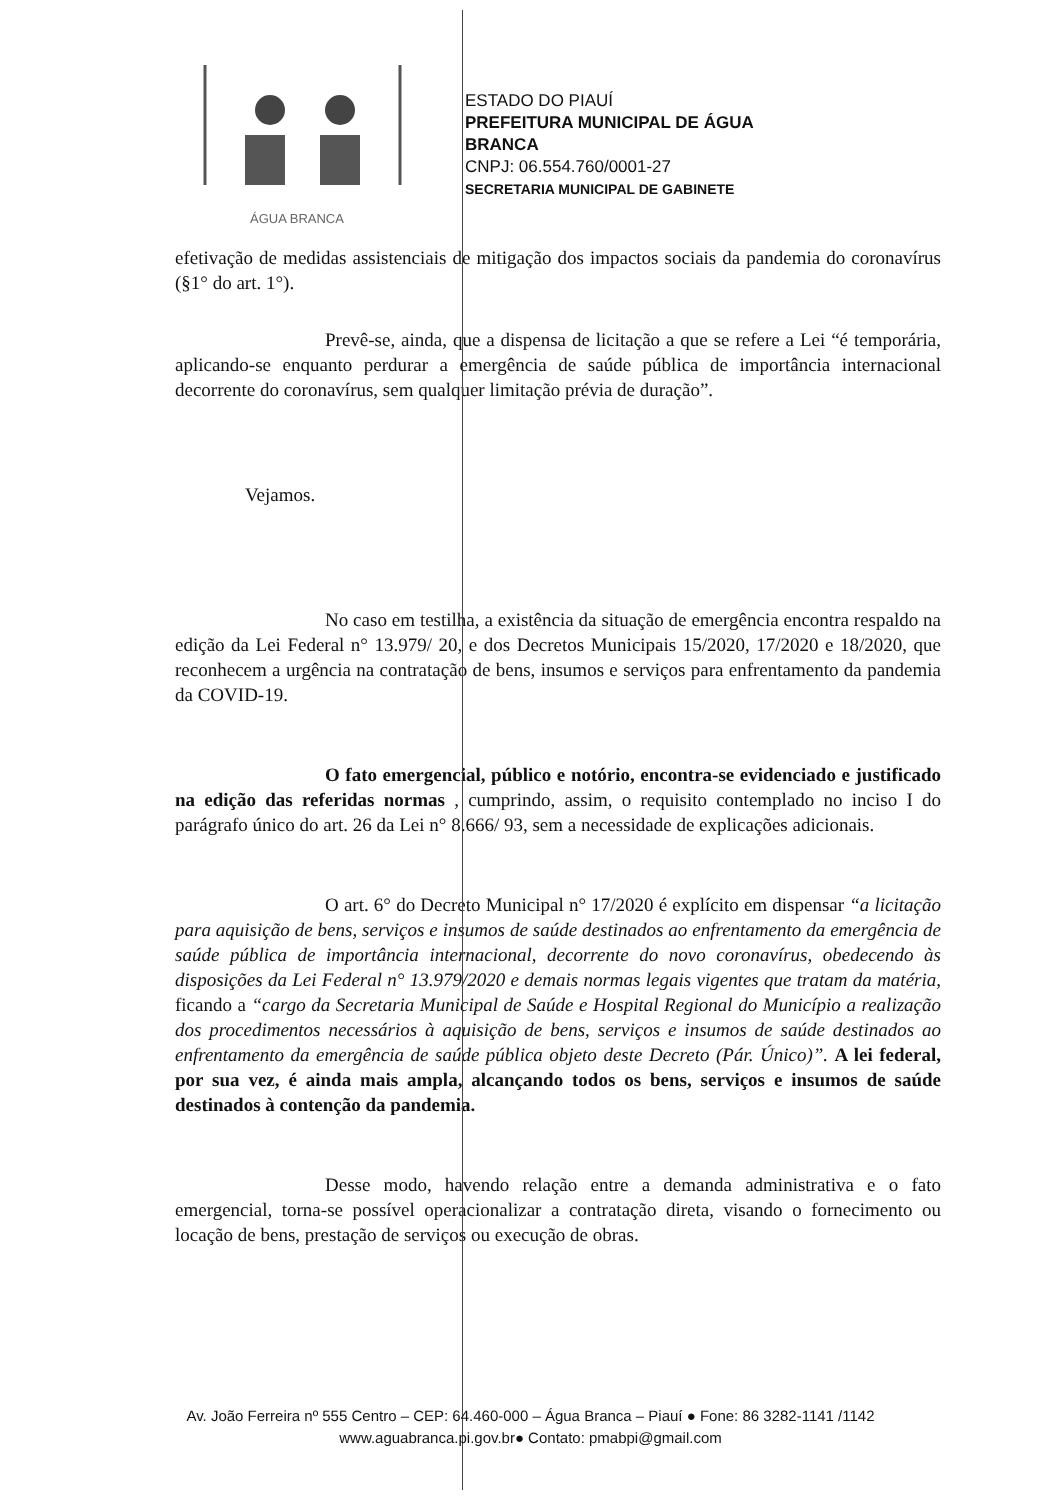ÁGUA BRANCA
ESTADO DO PIAUÍ
PREFEITURA MUNICIPAL DE ÁGUA
BRANCA
CNPJ: 06.554.760/0001-27
SECRETARIA MUNICIPAL DE GABINETE
efetivação de medidas assistenciais de mitigação dos impactos sociais da pandemia do coronavírus (§1° do art. 1°).
Prevê-se, ainda, que a dispensa de licitação a que se refere a Lei “é temporária, aplicando-se enquanto perdurar a emergência de saúde pública de importância internacional decorrente do coronavírus, sem qualquer limitação prévia de duração”.
Vejamos.
No caso em testilha, a existência da situação de emergência encontra respaldo na edição da Lei Federal n° 13.979/ 20, e dos Decretos Municipais 15/2020, 17/2020 e 18/2020, que reconhecem a urgência na contratação de bens, insumos e serviços para enfrentamento da pandemia da COVID-19.
O fato emergencial, público e notório, encontra-se evidenciado e justificado na edição das referidas normas , cumprindo, assim, o requisito contemplado no inciso I do parágrafo único do art. 26 da Lei n° 8.666/ 93, sem a necessidade de explicações adicionais.
O art. 6° do Decreto Municipal n° 17/2020 é explícito em dispensar “a licitação para aquisição de bens, serviços e insumos de saúde destinados ao enfrentamento da emergência de saúde pública de importância internacional, decorrente do novo coronavírus, obedecendo às disposições da Lei Federal n° 13.979/2020 e demais normas legais vigentes que tratam da matéria, ficando a “cargo da Secretaria Municipal de Saúde e Hospital Regional do Município a realização dos procedimentos necessários à aquisição de bens, serviços e insumos de saúde destinados ao enfrentamento da emergência de saúde pública objeto deste Decreto (Pár. Único)”. A lei federal, por sua vez, é ainda mais ampla, alcançando todos os bens, serviços e insumos de saúde destinados à contenção da pandemia.
Desse modo, havendo relação entre a demanda administrativa e o fato emergencial, torna-se possível operacionalizar a contratação direta, visando o fornecimento ou locação de bens, prestação de serviços ou execução de obras.
Av. João Ferreira nº 555 Centro – CEP: 64.460-000 – Água Branca – Piauí ● Fone: 86 3282-1141 /1142
www.aguabranca.pi.gov.br● Contato: pmabpi@gmail.com